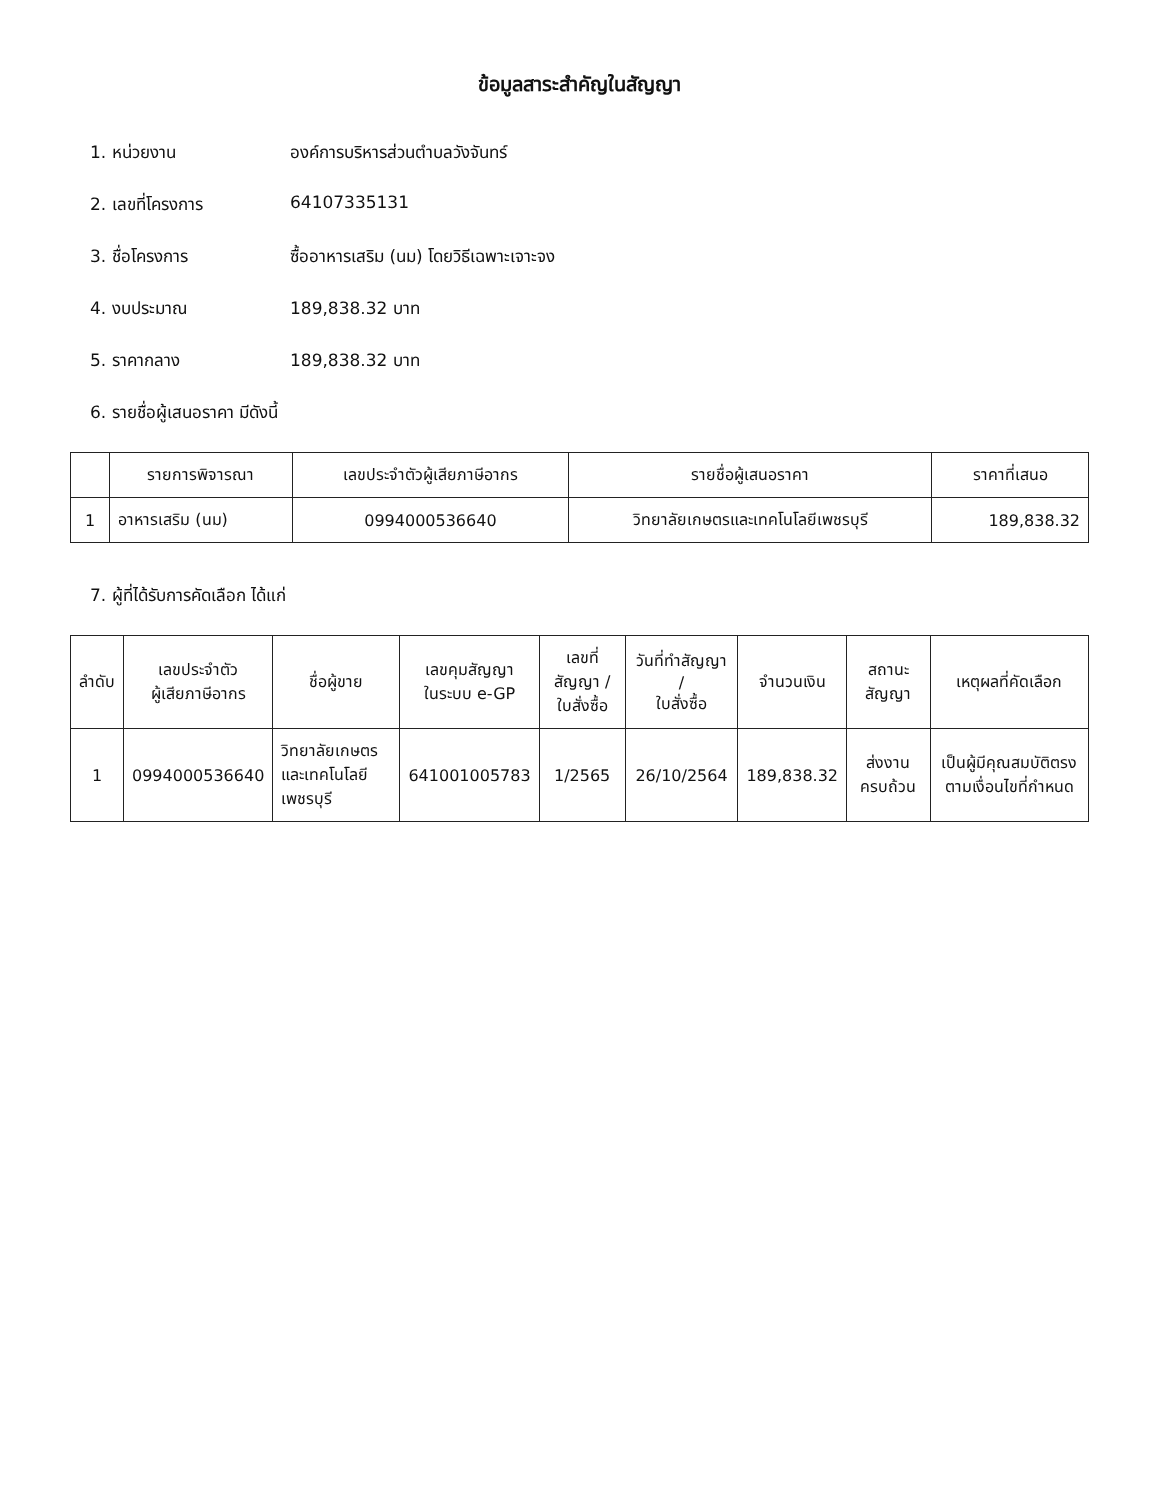ข้อมูลสาระสำคัญในสัญญา
1. หน่วยงาน องค์การบริหารส่วนตำบลวังจันทร์
2. เลขที่โครงการ 64107335131
3. ชื่อโครงการ ซื้ออาหารเสริม (นม) โดยวิธีเฉพาะเจาะจง
4. งบประมาณ 189,838.32 บาท
5. ราคากลาง 189,838.32 บาท
6. รายชื่อผู้เสนอราคา มีดังนี้
| | รายการพิจารณา | เลขประจำตัวผู้เสียภาษีอากร | รายชื่อผู้เสนอราคา | ราคาที่เสนอ |
| --- | --- | --- | --- | --- |
| 1 | อาหารเสริม (นม) | 0994000536640 | วิทยาลัยเกษตรและเทคโนโลยีเพชรบุรี | 189,838.32 |
7. ผู้ที่ได้รับการคัดเลือก ได้แก่
| ลำดับ | เลขประจำตัว ผู้เสียภาษีอากร | ชื่อผู้ขาย | เลขคุมสัญญา ในระบบ e-GP | เลขที่สัญญา / ใบสั่งซื้อ | วันที่ทำสัญญา / ใบสั่งซื้อ | จำนวนเงิน | สถานะสัญญา | เหตุผลที่คัดเลือก |
| --- | --- | --- | --- | --- | --- | --- | --- | --- |
| 1 | 0994000536640 | วิทยาลัยเกษตรและเทคโนโลยี เพชรบุรี | 641001005783 | 1/2565 | 26/10/2564 | 189,838.32 | ส่งงานครบถ้วน | เป็นผู้มีคุณสมบัติตรงตามเงื่อนไขที่กำหนด |